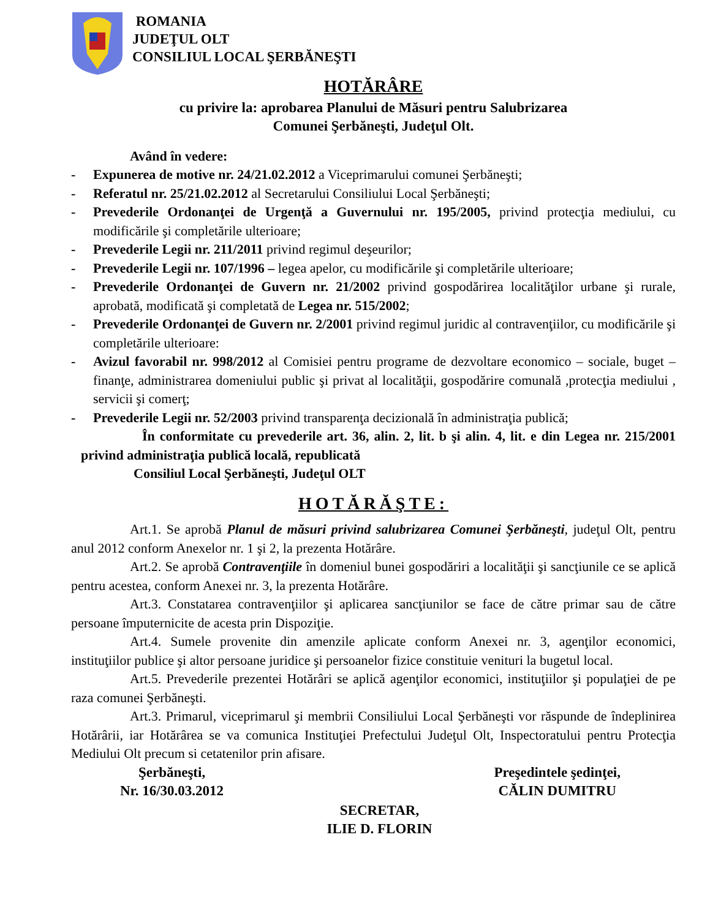ROMANIA
JUDEŢUL OLT
CONSILIUL LOCAL ŞERBĂNEŞTI
HOTĂRÂRE
cu privire la: aprobarea Planului de Măsuri pentru Salubrizarea
Comunei Şerbăneşti, Judeţul Olt.
Având în vedere:
- Expunerea de motive nr. 24/21.02.2012 a Viceprimarului comunei Şerbăneşti;
- Referatul nr. 25/21.02.2012 al Secretarului Consiliului Local Şerbăneşti;
- Prevederile Ordonanţei de Urgenţă a Guvernului nr. 195/2005, privind protecţia mediului, cu modificările şi completările ulterioare;
- Prevederile Legii nr. 211/2011 privind regimul deşeurilor;
- Prevederile Legii nr. 107/1996 – legea apelor, cu modificările şi completările ulterioare;
- Prevederile Ordonanţei de Guvern nr. 21/2002 privind gospodărirea localităţilor urbane şi rurale, aprobată, modificată şi completată de Legea nr. 515/2002;
- Prevederile Ordonanţei de Guvern nr. 2/2001 privind regimul juridic al contravenţiilor, cu modificările şi completările ulterioare:
- Avizul favorabil nr. 998/2012 al Comisiei pentru programe de dezvoltare economico – sociale, buget – finanţe, administrarea domeniului public şi privat al localităţii, gospodărire comunală ,protecţia mediului , servicii şi comerţ;
- Prevederile Legii nr. 52/2003 privind transparenţa decizională în administraţia publică;
În conformitate cu prevederile art. 36, alin. 2, lit. b şi alin. 4, lit. e din Legea nr. 215/2001 privind administraţia publică locală, republicată
Consiliul Local Şerbăneşti, Judeţul OLT
HOTĂRĂŞTE:
Art.1. Se aprobă Planul de măsuri privind salubrizarea Comunei Şerbăneşti, judeţul Olt, pentru anul 2012 conform Anexelor nr. 1 şi 2, la prezenta Hotărâre.
Art.2. Se aprobă Contravenţiile în domeniul bunei gospodăriri a localităţii şi sancţiunile ce se aplică pentru acestea, conform Anexei nr. 3, la prezenta Hotărâre.
Art.3. Constatarea contravenţiilor şi aplicarea sancţiunilor se face de către primar sau de către persoane împuternicite de acesta prin Dispoziţie.
Art.4. Sumele provenite din amenzile aplicate conform Anexei nr. 3, agenţilor economici, instituţiilor publice şi altor persoane juridice şi persoanelor fizice constituie venituri la bugetul local.
Art.5. Prevederile prezentei Hotărâri se aplică agenţilor economici, instituţiilor şi populaţiei de pe raza comunei Şerbăneşti.
Art.3. Primarul, viceprimarul şi membrii Consiliului Local Şerbăneşti vor răspunde de îndeplinirea Hotărârii, iar Hotărârea se va comunica Instituţiei Prefectului Judeţul Olt, Inspectoratului pentru Protecţia Mediului Olt precum si cetatenilor prin afisare.
Şerbăneşti,
Nr. 16/30.03.2012
Preşedintele şedinţei,
CĂLIN DUMITRU
SECRETAR,
ILIE D. FLORIN